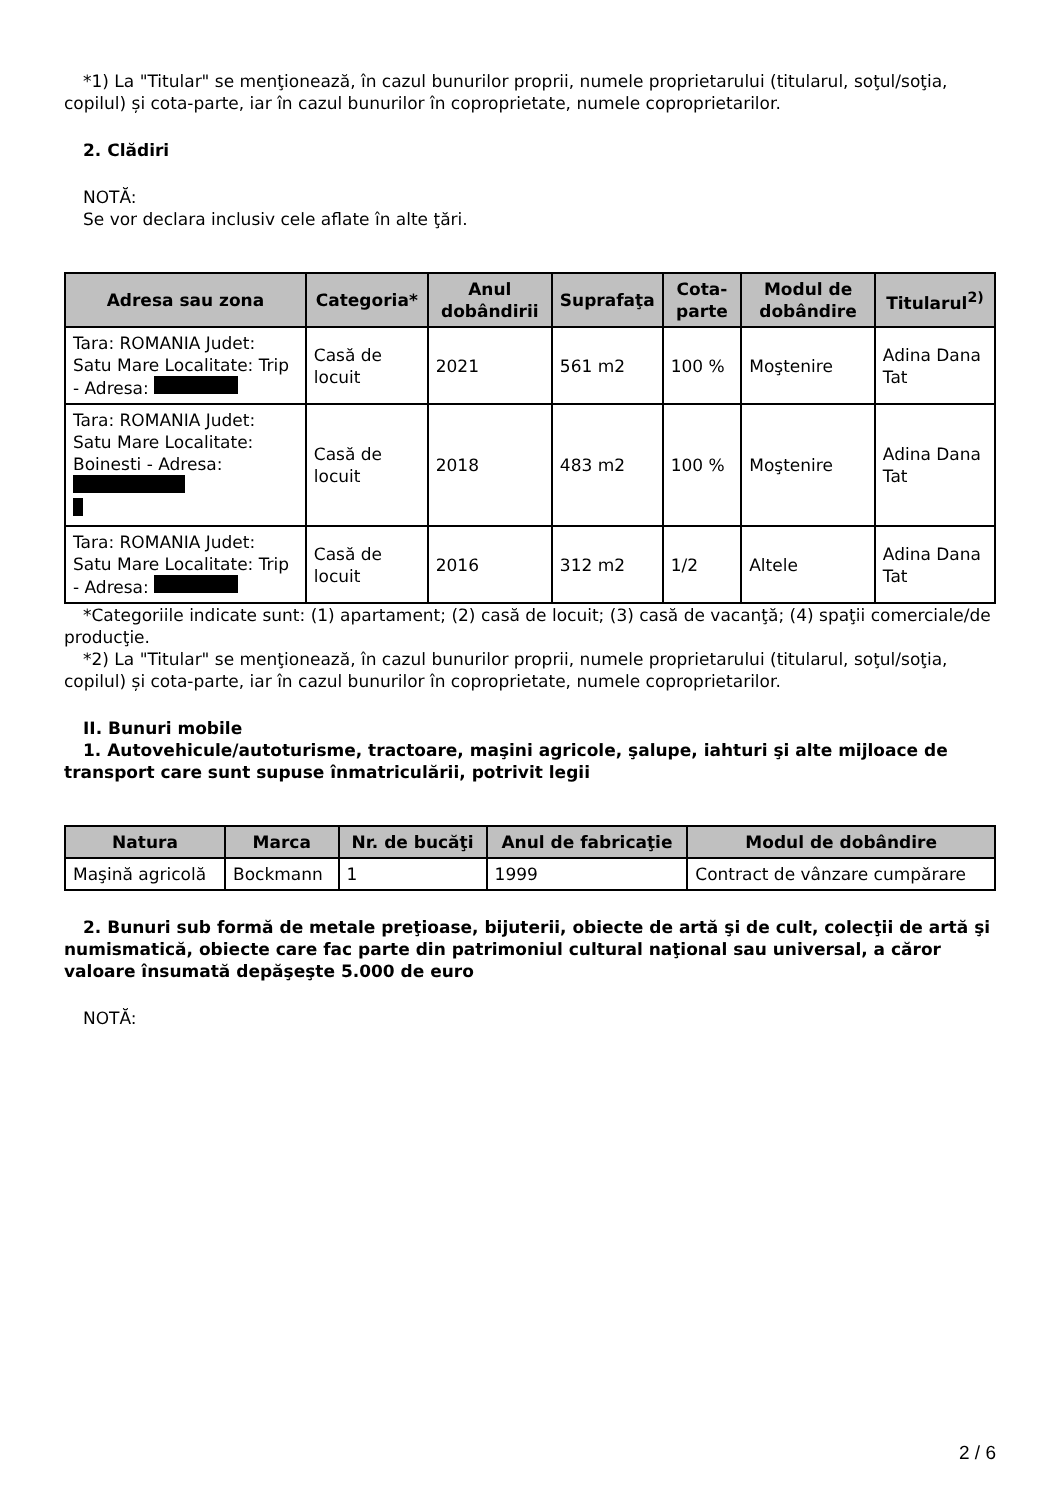*1) La "Titular" se menţionează, în cazul bunurilor proprii, numele proprietarului (titularul, soţul/soţia, copilul) și cota-parte, iar în cazul bunurilor în coproprietate, numele coproprietarilor.
2. Clădiri
NOTĂ:
Se vor declara inclusiv cele aflate în alte ţări.
| Adresa sau zona | Categoria* | Anul dobândirii | Suprafaţa | Cota-parte | Modul de dobândire | Titularul<sup>2)</sup> |
| --- | --- | --- | --- | --- | --- | --- |
| Tara: ROMANIA Judet: Satu Mare Localitate: Trip - Adresa: | Casă de locuit | 2021 | 561 m2 | 100 % | Moştenire | Adina Dana Tat |
| Tara: ROMANIA Judet: Satu Mare Localitate: Boinesti - Adresa: | Casă de locuit | 2018 | 483 m2 | 100 % | Moştenire | Adina Dana Tat |
| Tara: ROMANIA Judet: Satu Mare Localitate: Trip - Adresa: | Casă de locuit | 2016 | 312 m2 | 1/2 | Altele | Adina Dana Tat |
*Categoriile indicate sunt: (1) apartament; (2) casă de locuit; (3) casă de vacanţă; (4) spaţii comerciale/de producţie.
*2) La "Titular" se menţionează, în cazul bunurilor proprii, numele proprietarului (titularul, soţul/soţia, copilul) și cota-parte, iar în cazul bunurilor în coproprietate, numele coproprietarilor.
II. Bunuri mobile
1. Autovehicule/autoturisme, tractoare, maşini agricole, şalupe, iahturi şi alte mijloace de transport care sunt supuse înmatriculării, potrivit legii
| Natura | Marca | Nr. de bucăţi | Anul de fabricaţie | Modul de dobândire |
| --- | --- | --- | --- | --- |
| Maşină agricolă | Bockmann | 1 | 1999 | Contract de vânzare cumpărare |
2. Bunuri sub formă de metale preţioase, bijuterii, obiecte de artă şi de cult, colecţii de artă şi numismatică, obiecte care fac parte din patrimoniul cultural naţional sau universal, a căror valoare însumată depăşeşte 5.000 de euro
NOTĂ:
2 / 6